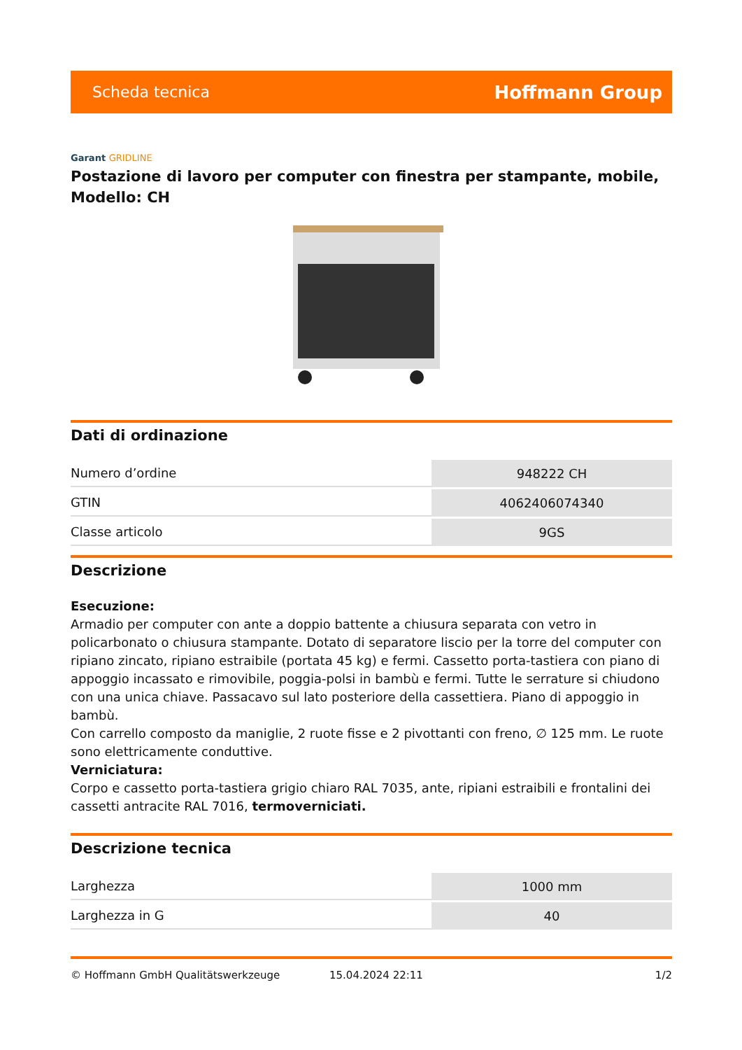Scheda tecnica Hoffmann Group
Garant GRIDLINE
Postazione di lavoro per computer con finestra per stampante, mobile, Modello: CH
Dati di ordinazione
| Numero d’ordine | 948222 CH |
| GTIN | 4062406074340 |
| Classe articolo | 9GS |
Descrizione
Esecuzione:
Armadio per computer con ante a doppio battente a chiusura separata con vetro in policarbonato o chiusura stampante. Dotato di separatore liscio per la torre del computer con ripiano zincato, ripiano estraibile (portata 45 kg) e fermi. Cassetto porta-tastiera con piano di appoggio incassato e rimovibile, poggia-polsi in bambù e fermi. Tutte le serrature si chiudono con una unica chiave. Passacavo sul lato posteriore della cassettiera. Piano di appoggio in bambù.
Con carrello composto da maniglie, 2 ruote fisse e 2 pivottanti con freno, ∅ 125 mm. Le ruote sono elettricamente conduttive.
Verniciatura:
Corpo e cassetto porta-tastiera grigio chiaro RAL 7035, ante, ripiani estraibili e frontalini dei cassetti antracite RAL 7016, termoverniciati.
Descrizione tecnica
| Larghezza | 1000 mm |
| Larghezza in G | 40 |
© Hoffmann GmbH Qualitätswerkzeuge 15.04.2024 22:11 1/2